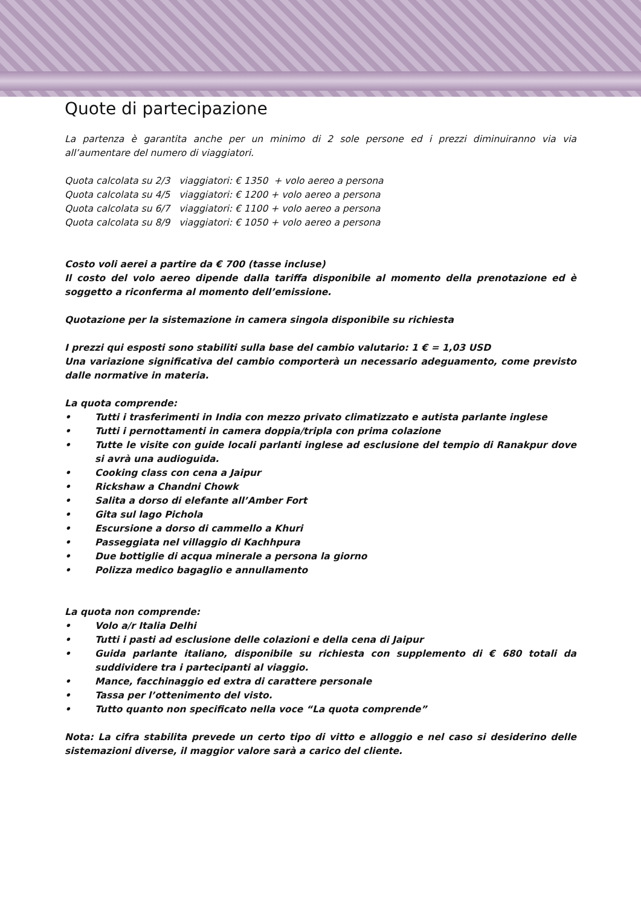Quote di partecipazione
La partenza è garantita anche per un minimo di 2 sole persone ed i prezzi diminuiranno via via all’aumentare del numero di viaggiatori.
Quota calcolata su 2/3 viaggiatori: € 1350 + volo aereo a persona
Quota calcolata su 4/5 viaggiatori: € 1200 + volo aereo a persona
Quota calcolata su 6/7 viaggiatori: € 1100 + volo aereo a persona
Quota calcolata su 8/9 viaggiatori: € 1050 + volo aereo a persona
Costo voli aerei a partire da € 700 (tasse incluse)
Il costo del volo aereo dipende dalla tariffa disponibile al momento della prenotazione ed è soggetto a riconferma al momento dell’emissione.
Quotazione per la sistemazione in camera singola disponibile su richiesta
I prezzi qui esposti sono stabiliti sulla base del cambio valutario: 1 € = 1,03 USD
Una variazione significativa del cambio comporterà un necessario adeguamento, come previsto dalle normative in materia.
La quota comprende:
• Tutti i trasferimenti in India con mezzo privato climatizzato e autista parlante inglese
• Tutti i pernottamenti in camera doppia/tripla con prima colazione
• Tutte le visite con guide locali parlanti inglese ad esclusione del tempio di Ranakpur dove si avrà una audioguida.
• Cooking class con cena a Jaipur
• Rickshaw a Chandni Chowk
• Salita a dorso di elefante all’Amber Fort
• Gita sul lago Pichola
• Escursione a dorso di cammello a Khuri
• Passeggiata nel villaggio di Kachhpura
• Due bottiglie di acqua minerale a persona la giorno
• Polizza medico bagaglio e annullamento
La quota non comprende:
• Volo a/r Italia Delhi
• Tutti i pasti ad esclusione delle colazioni e della cena di Jaipur
• Guida parlante italiano, disponibile su richiesta con supplemento di € 680 totali da suddividere tra i partecipanti al viaggio.
• Mance, facchinaggio ed extra di carattere personale
• Tassa per l’ottenimento del visto.
• Tutto quanto non specificato nella voce “La quota comprende”
Nota: La cifra stabilita prevede un certo tipo di vitto e alloggio e nel caso si desiderino delle sistemazioni diverse, il maggior valore sarà a carico del cliente.